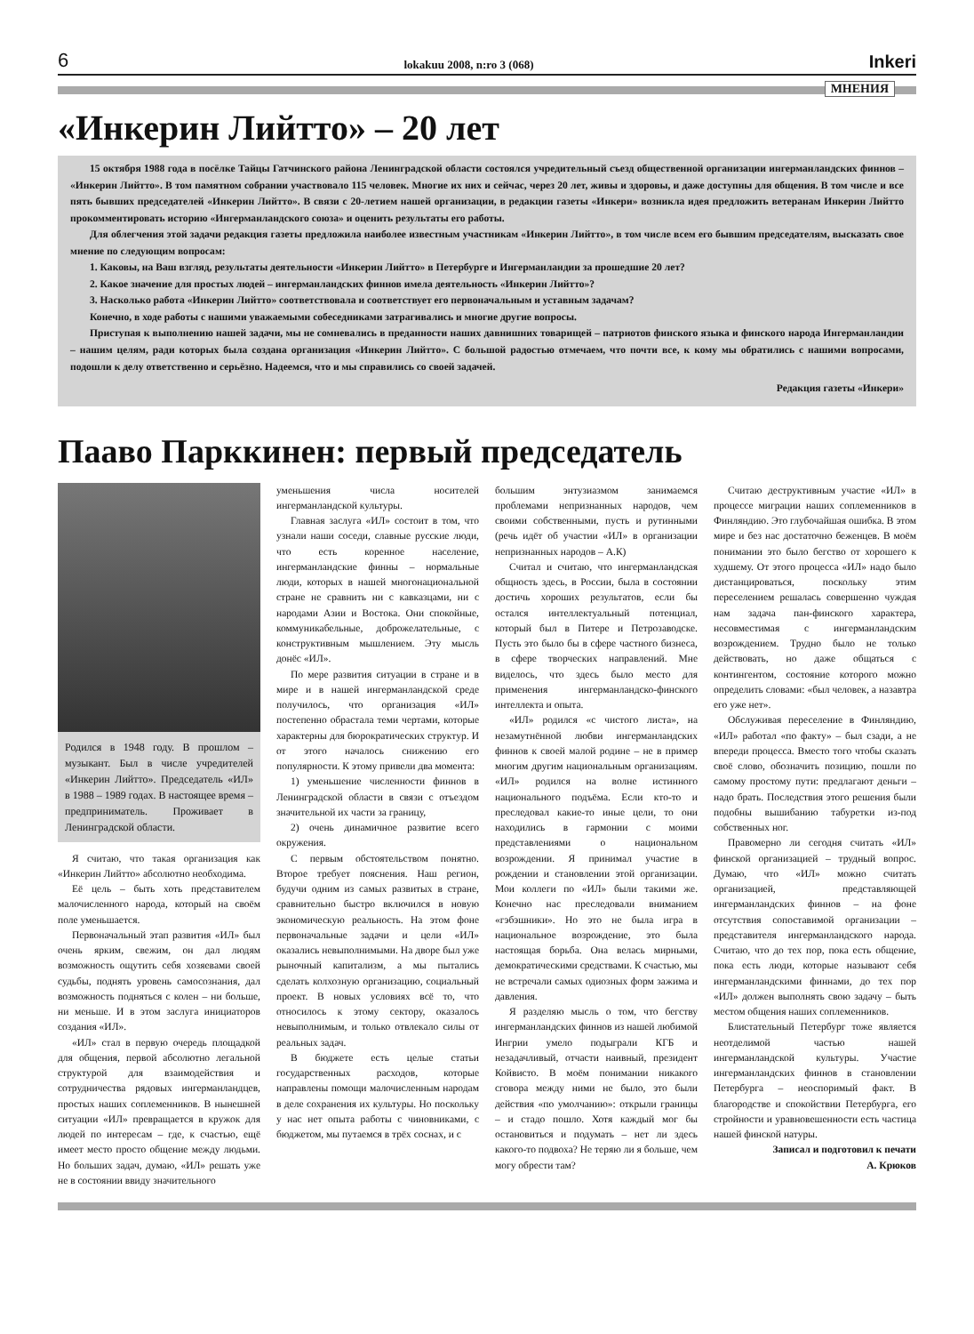6 lokakuu 2008, n:ro 3 (068) Inkeri
МНЕНИЯ
«Инкерин Лийтто» – 20 лет
15 октября 1988 года в посёлке Тайцы Гатчинского района Ленинградской области состоялся учредительный съезд общественной организации ингерманландских финнов – «Инкерин Лийтто». В том памятном собрании участвовало 115 человек. Многие их них и сейчас, через 20 лет, живы и здоровы, и даже доступны для общения. В том числе и все пять бывших председателей «Инкерин Лийтто». В связи с 20-летием нашей организации, в редакции газеты «Инкери» возникла идея предложить ветеранам Инкерин Лийтто прокомментировать историю «Ингерманландского союза» и оценить результаты его работы.
Для облегчения этой задачи редакция газеты предложила наиболее известным участникам «Инкерин Лийтто», в том числе всем его бывшим председателям, высказать свое мнение по следующим вопросам:
1. Каковы, на Ваш взгляд, результаты деятельности «Инкерин Лийтто» в Петербурге и Ингерманландии за прошедшие 20 лет?
2. Какое значение для простых людей – ингерманландских финнов имела деятельность «Инкерин Лийтто»?
3. Насколько работа «Инкерин Лийтто» соответствовала и соответствует его первоначальным и уставным задачам?
Конечно, в ходе работы с нашими уважаемыми собеседниками затрагивались и многие другие вопросы.
Приступая к выполнению нашей задачи, мы не сомневались в преданности наших давнишних товарищей – патриотов финского языка и финского народа Ингерманландии – нашим целям, ради которых была создана организация «Инкерин Лийтто». С большой радостью отмечаем, что почти все, к кому мы обратились с нашими вопросами, подошли к делу ответственно и серьёзно. Надеемся, что и мы справились со своей задачей.
Редакция газеты «Инкери»
Пааво Парккинен: первый председатель
Родился в 1948 году. В прошлом – музыкант. Был в числе учредителей «Инкерин Лийтто». Председатель «ИЛ» в 1988 – 1989 годах. В настоящее время – предприниматель. Проживает в Ленинградской области.
Я считаю, что такая организация как «Инкерин Лийтто» абсолютно необходима.
Её цель – быть хоть представителем малочисленного народа, который на своём поле уменьшается.
Первоначальный этап развития «ИЛ» был очень ярким, свежим, он дал людям возможность ощутить себя хозяевами своей судьбы, поднять уровень самосознания, дал возможность подняться с колен – ни больше, ни меньше. И в этом заслуга инициаторов создания «ИЛ».
«ИЛ» стал в первую очередь площадкой для общения, первой абсолютно легальной структурой для взаимодействия и сотрудничества рядовых ингерманландцев, простых наших соплеменников. В нынешней ситуации «ИЛ» превращается в кружок для людей по интересам – где, к счастью, ещё имеет место просто общение между людьми. Но больших задач, думаю, «ИЛ» решать уже не в состоянии ввиду значительного
уменьшения числа носителей ингерманландской культуры.
Главная заслуга «ИЛ» состоит в том, что узнали наши соседи, славные русские люди, что есть коренное население, ингерманландские финны – нормальные люди, которых в нашей многонациональной стране не сравнить ни с кавказцами, ни с народами Азии и Востока. Они спокойные, коммуникабельные, доброжелательные, с конструктивным мышлением. Эту мысль донёс «ИЛ».
По мере развития ситуации в стране и в мире и в нашей ингерманландской среде получилось, что организация «ИЛ» постепенно обрастала теми чертами, которые характерны для бюрократических структур. И от этого началось снижению его популярности. К этому привели два момента:
1) уменьшение численности финнов в Ленинградской области в связи с отъездом значительной их части за границу,
2) очень динамичное развитие всего окружения.
С первым обстоятельством понятно. Второе требует пояснения. Наш регион, будучи одним из самых развитых в стране, сравнительно быстро включился в новую экономическую реальность. На этом фоне первоначальные задачи и цели «ИЛ» оказались невыполнимыми. На дворе был уже рыночный капитализм, а мы пытались сделать колхозную организацию, социальный проект. В новых условиях всё то, что относилось к этому сектору, оказалось невыполнимым, и только отвлекало силы от реальных задач.
В бюджете есть целые статьи государственных расходов, которые направлены помощи малочисленным народам в деле сохранения их культуры. Но поскольку у нас нет опыта работы с чиновниками, с бюджетом, мы путаемся в трёх соснах, и с
большим энтузиазмом занимаемся проблемами непризнанных народов, чем своими собственными, пусть и рутинными (речь идёт об участии «ИЛ» в организации непризнанных народов – А.К)
Считал и считаю, что ингерманландская общность здесь, в России, была в состоянии достичь хороших результатов, если бы остался интеллектуальный потенциал, который был в Питере и Петрозаводске. Пусть это было бы в сфере частного бизнеса, в сфере творческих направлений. Мне виделось, что здесь было место для применения ингерманландско-финского интеллекта и опыта.
«ИЛ» родился «с чистого листа», на незамутнённой любви ингерманландских финнов к своей малой родине – не в пример многим другим национальным организациям. «ИЛ» родился на волне истинного национального подъёма. Если кто-то и преследовал какие-то иные цели, то они находились в гармонии с моими представлениями о национальном возрождении. Я принимал участие в рождении и становлении этой организации. Мои коллеги по «ИЛ» были такими же. Конечно нас преследовали вниманием «гэбэшники». Но это не была игра в национальное возрождение, это была настоящая борьба. Она велась мирными, демократическими средствами. К счастью, мы не встречали самых одиозных форм зажима и давления.
Я разделяю мысль о том, что бегству ингерманландских финнов из нашей любимой Ингрии умело подыграли КГБ и незадачливый, отчасти наивный, президент Койвисто. В моём понимании никакого сговора между ними не было, это были действия «по умолчанию»: открыли границы – и стадо пошло. Хотя каждый мог бы остановиться и подумать – нет ли здесь какого-то подвоха? Не теряю ли я больше, чем могу обрести там?
Считаю деструктивным участие «ИЛ» в процессе миграции наших соплеменников в Финляндию. Это глубочайшая ошибка. В этом мире и без нас достаточно беженцев. В моём понимании это было бегство от хорошего к худшему. От этого процесса «ИЛ» надо было дистанцироваться, поскольку этим переселением решалась совершенно чуждая нам задача пан-финского характера, несовместимая с ингерманландским возрождением. Трудно было не только действовать, но даже общаться с контингентом, состояние которого можно определить словами: «был человек, а назавтра его уже нет».
Обслуживая переселение в Финляндию, «ИЛ» работал «по факту» – был сзади, а не впереди процесса. Вместо того чтобы сказать своё слово, обозначить позицию, пошли по самому простому пути: предлагают деньги – надо брать. Последствия этого решения были подобны вышибанию табуретки из-под собственных ног.
Правомерно ли сегодня считать «ИЛ» финской организацией – трудный вопрос. Думаю, что «ИЛ» можно считать организацией, представляющей ингерманландских финнов – на фоне отсутствия сопоставимой организации – представителя ингерманландского народа. Считаю, что до тех пор, пока есть общение, пока есть люди, которые называют себя ингерманландскими финнами, до тех пор «ИЛ» должен выполнять свою задачу – быть местом общения наших соплеменников.
Блистательный Петербург тоже является неотделимой частью нашей ингерманландской культуры. Участие ингерманландских финнов в становлении Петербурга – неоспоримый факт. В благородстве и спокойствии Петербурга, его стройности и уравновешенности есть частица нашей финской натуры.
Записал и подготовил к печати
А. Крюков